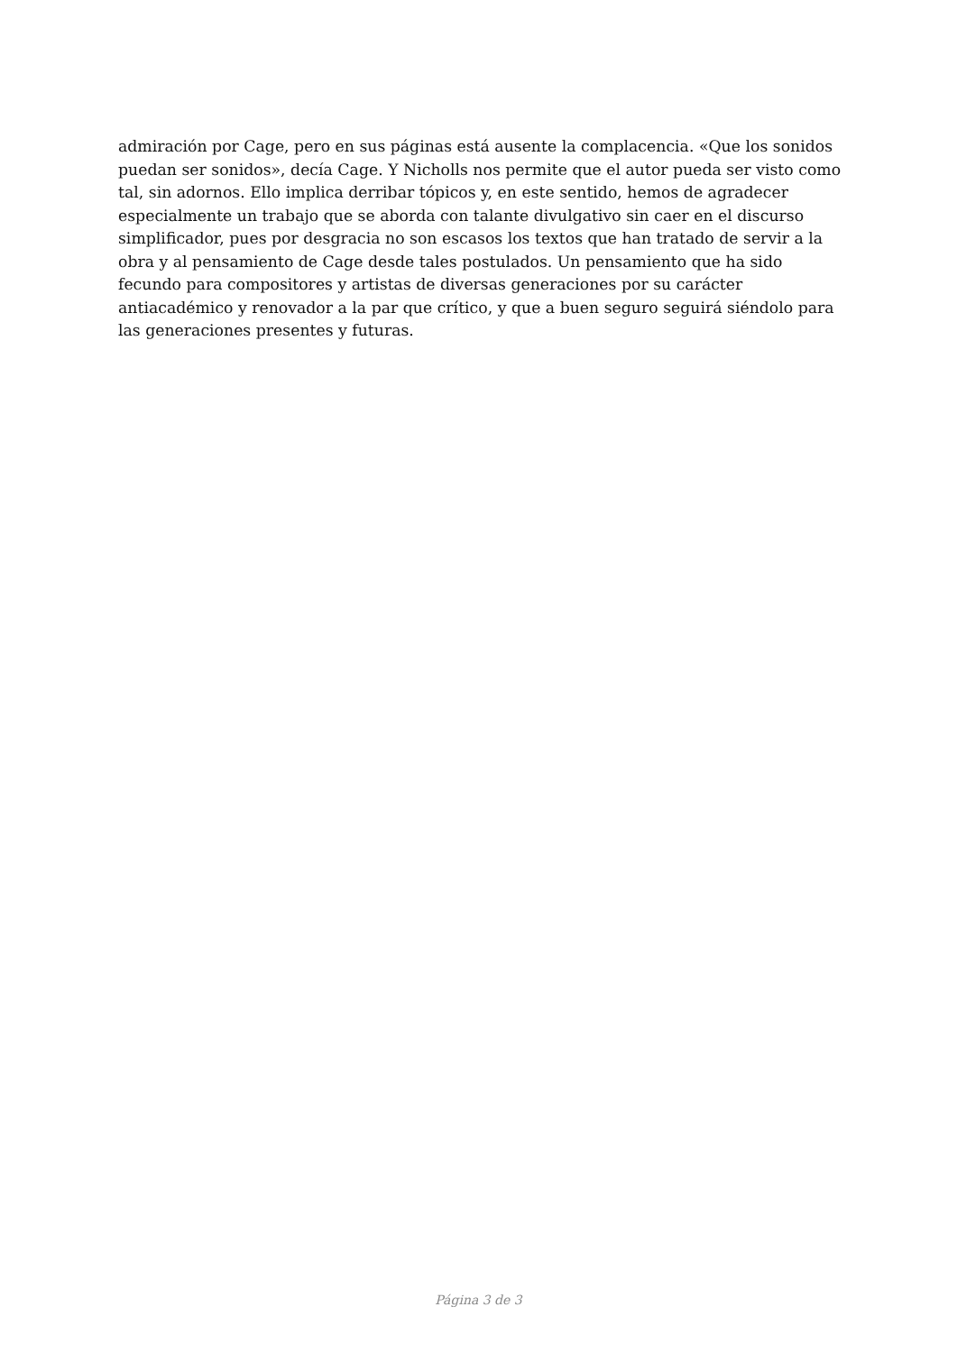admiración por Cage, pero en sus páginas está ausente la complacencia. «Que los sonidos puedan ser sonidos», decía Cage. Y Nicholls nos permite que el autor pueda ser visto como tal, sin adornos. Ello implica derribar tópicos y, en este sentido, hemos de agradecer especialmente un trabajo que se aborda con talante divulgativo sin caer en el discurso simplificador, pues por desgracia no son escasos los textos que han tratado de servir a la obra y al pensamiento de Cage desde tales postulados. Un pensamiento que ha sido fecundo para compositores y artistas de diversas generaciones por su carácter antiacadémico y renovador a la par que crítico, y que a buen seguro seguirá siéndolo para las generaciones presentes y futuras.
Página 3 de 3